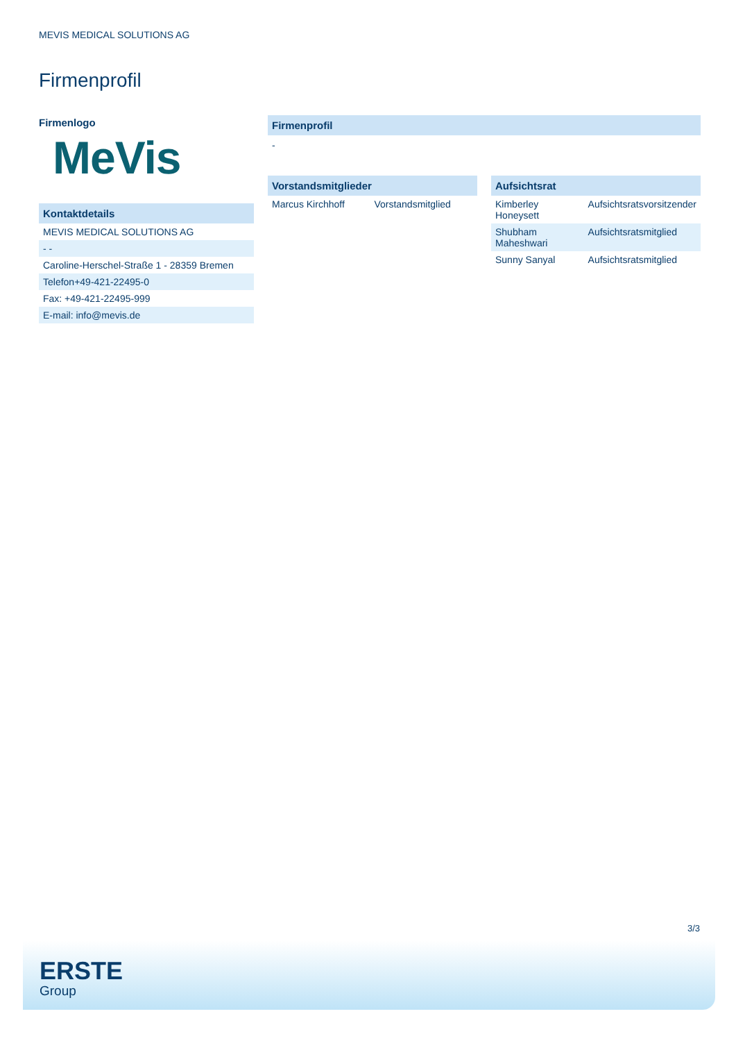MEVIS MEDICAL SOLUTIONS AG
Firmenprofil
Firmenlogo
MeVis
Kontaktdetails
| MEVIS MEDICAL SOLUTIONS AG |
| - - |
| Caroline-Herschel-Straße 1 - 28359 Bremen |
| Telefon+49-421-22495-0 |
| Fax: +49-421-22495-999 |
| E-mail: info@mevis.de |
Firmenprofil
-
Vorstandsmitglieder
| Marcus Kirchhoff | Vorstandsmitglied |
Aufsichtsrat
| Kimberley Honeysett | Aufsichtsratsvorsitzender |
| Shubham Maheshwari | Aufsichtsratsmitglied |
| Sunny Sanyal | Aufsichtsratsmitglied |
3/3
ERSTE
Group